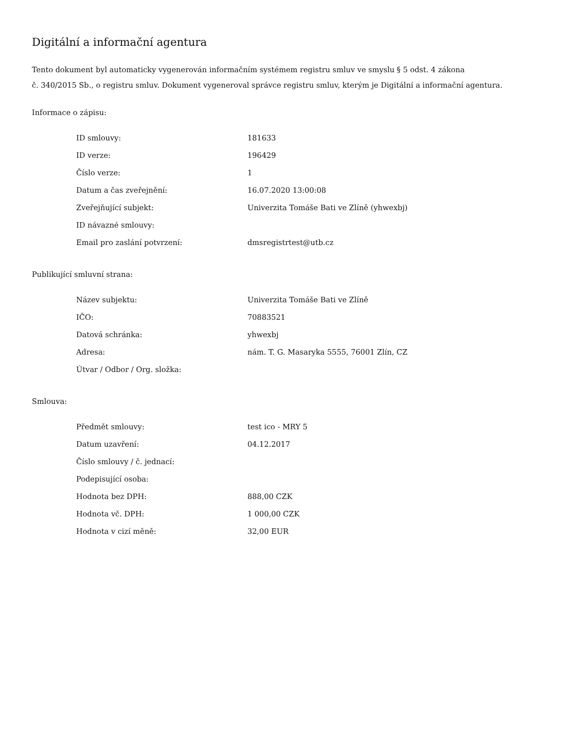Digitální a informační agentura
Tento dokument byl automaticky vygenerován informačním systémem registru smluv ve smyslu § 5 odst. 4 zákona
č. 340/2015 Sb., o registru smluv. Dokument vygeneroval správce registru smluv, kterým je Digitální a informační agentura.
Informace o zápisu:
| ID smlouvy: | 181633 |
| ID verze: | 196429 |
| Číslo verze: | 1 |
| Datum a čas zveřejnění: | 16.07.2020 13:00:08 |
| Zveřejňující subjekt: | Univerzita Tomáše Bati ve Zlíně (yhwexbj) |
| ID návazné smlouvy: | |
| Email pro zaslání potvrzení: | dmsregistrtest@utb.cz |
Publikující smluvní strana:
| Název subjektu: | Univerzita Tomáše Bati ve Zlíně |
| IČO: | 70883521 |
| Datová schránka: | yhwexbj |
| Adresa: | nám. T. G. Masaryka 5555, 76001 Zlín, CZ |
| Útvar / Odbor / Org. složka: | |
Smlouva:
| Předmět smlouvy: | test ico - MRY 5 |
| Datum uzavření: | 04.12.2017 |
| Číslo smlouvy / č. jednací: | |
| Podepisující osoba: | |
| Hodnota bez DPH: | 888,00 CZK |
| Hodnota vč. DPH: | 1 000,00 CZK |
| Hodnota v cizí měně: | 32,00 EUR |